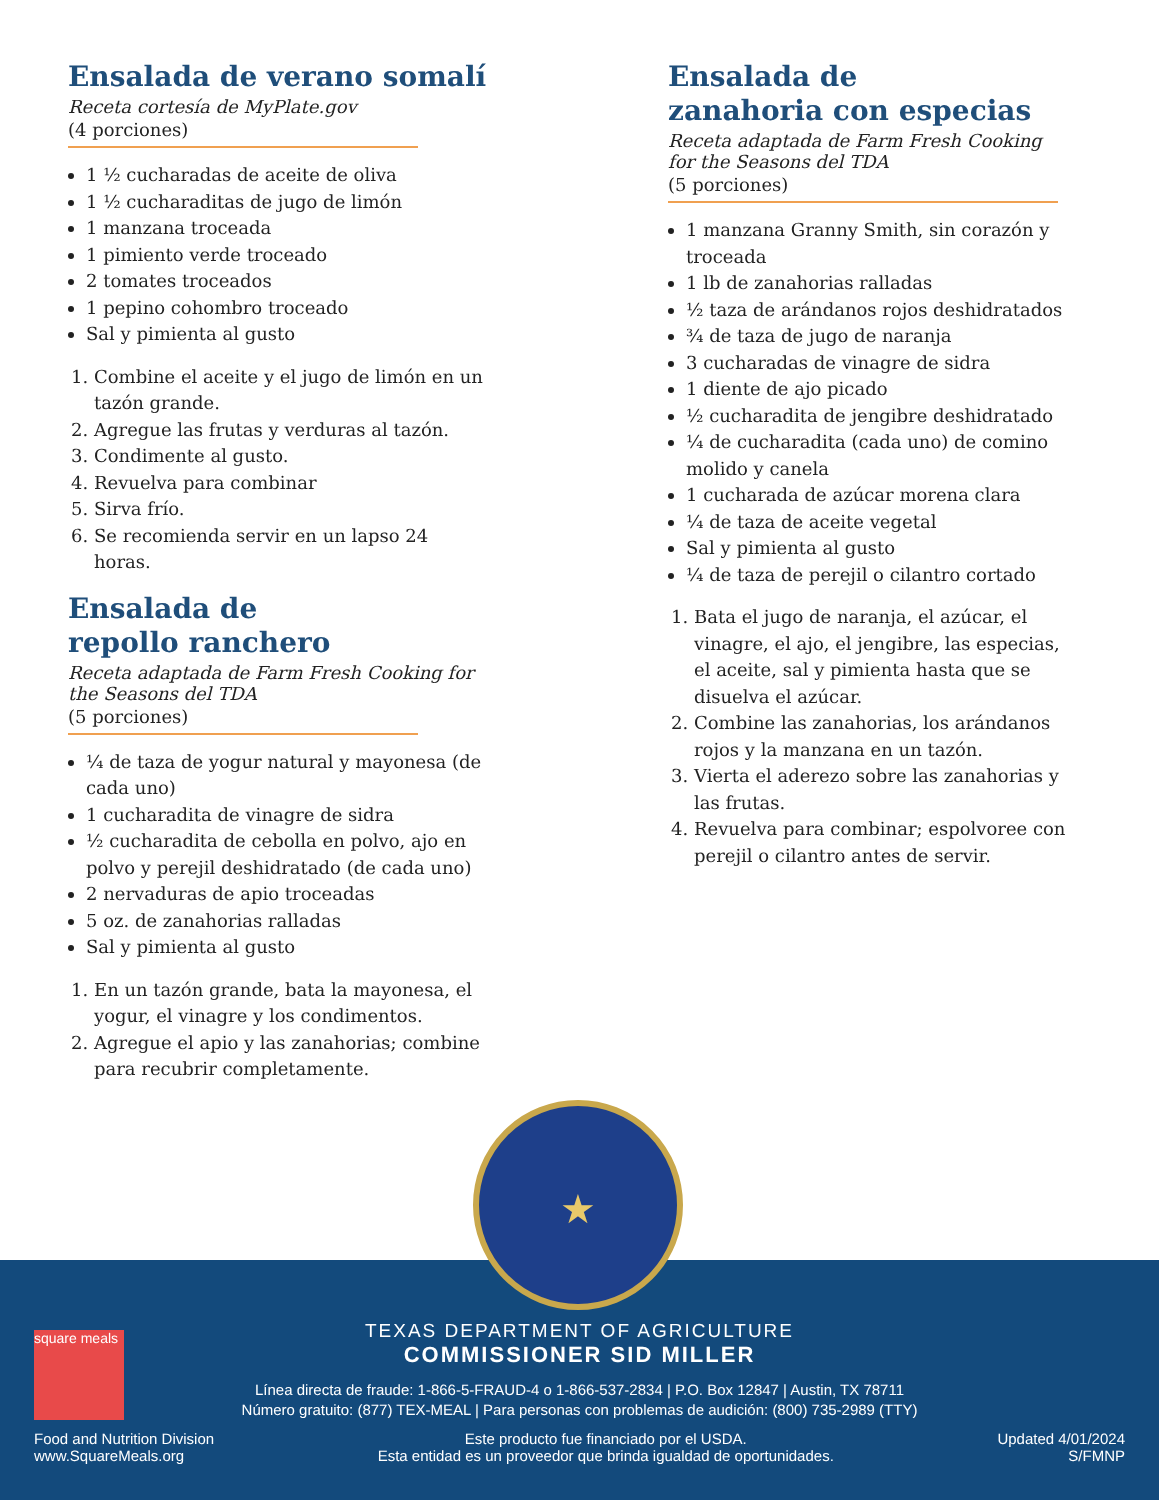Ensalada de verano somalí
Receta cortesía de MyPlate.gov
(4 porciones)
1 ½ cucharadas de aceite de oliva
1 ½ cucharaditas de jugo de limón
1 manzana troceada
1 pimiento verde troceado
2 tomates troceados
1 pepino cohombro troceado
Sal y pimienta al gusto
1. Combine el aceite y el jugo de limón en un tazón grande.
2. Agregue las frutas y verduras al tazón.
3. Condimente al gusto.
4. Revuelva para combinar
5. Sirva frío.
6. Se recomienda servir en un lapso 24 horas.
Ensalada de
repollo ranchero
Receta adaptada de Farm Fresh Cooking for the Seasons del TDA
(5 porciones)
¼ de taza de yogur natural y mayonesa (de cada uno)
1 cucharadita de vinagre de sidra
½ cucharadita de cebolla en polvo, ajo en polvo y perejil deshidratado (de cada uno)
2 nervaduras de apio troceadas
5 oz. de zanahorias ralladas
Sal y pimienta al gusto
1. En un tazón grande, bata la mayonesa, el yogur, el vinagre y los condimentos.
2. Agregue el apio y las zanahorias; combine para recubrir completamente.
Ensalada de
zanahoria con especias
Receta adaptada de Farm Fresh Cooking for the Seasons del TDA
(5 porciones)
1 manzana Granny Smith, sin corazón y troceada
1 lb de zanahorias ralladas
½ taza de arándanos rojos deshidratados
¾ de taza de jugo de naranja
3 cucharadas de vinagre de sidra
1 diente de ajo picado
½ cucharadita de jengibre deshidratado
¼ de cucharadita (cada uno) de comino molido y canela
1 cucharada de azúcar morena clara
¼ de taza de aceite vegetal
Sal y pimienta al gusto
¼ de taza de perejil o cilantro cortado
1. Bata el jugo de naranja, el azúcar, el vinagre, el ajo, el jengibre, las especias, el aceite, sal y pimienta hasta que se disuelva el azúcar.
2. Combine las zanahorias, los arándanos rojos y la manzana en un tazón.
3. Vierta el aderezo sobre las zanahorias y las frutas.
4. Revuelva para combinar; espolvoree con perejil o cilantro antes de servir.
square meals
TEXAS DEPARTMENT OF AGRICULTURE
COMMISSIONER SID MILLER
Línea directa de fraude: 1-866-5-FRAUD-4 o 1-866-537-2834 | P.O. Box 12847 | Austin, TX 78711
Número gratuito: (877) TEX-MEAL | Para personas con problemas de audición: (800) 735-2989 (TTY)
Food and Nutrition Division
www.SquareMeals.org
Este producto fue financiado por el USDA.
Esta entidad es un proveedor que brinda igualdad de oportunidades.
Updated 4/01/2024
S/FMNP
★